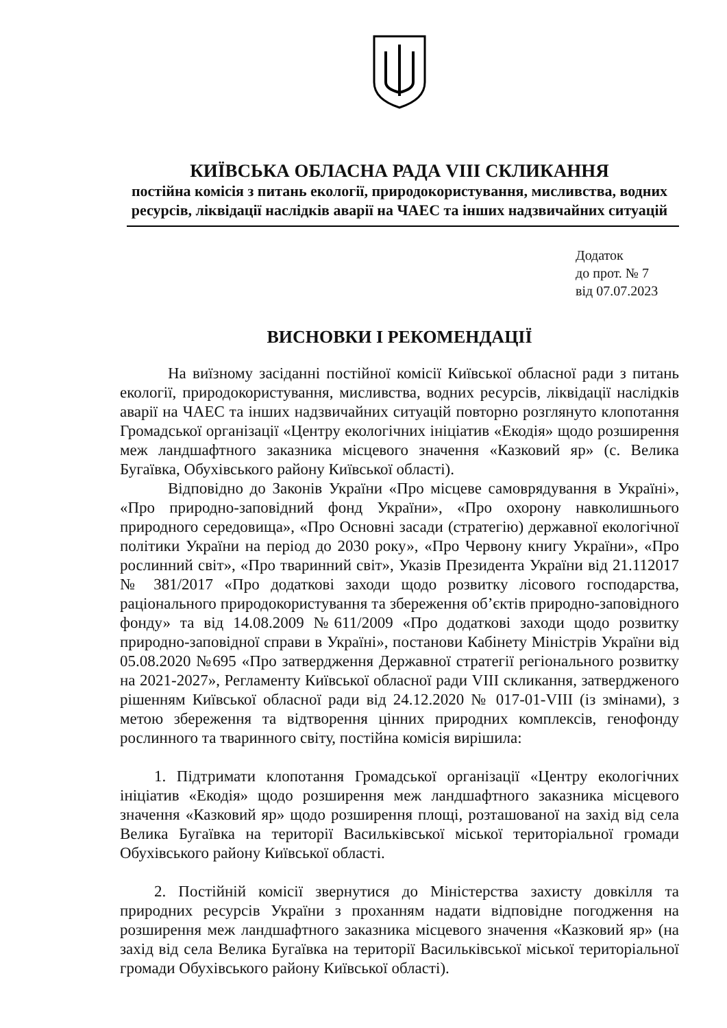КИЇВСЬКА ОБЛАСНА РАДА VIII СКЛИКАННЯ
постійна комісія з питань екології, природокористування, мисливства, водних ресурсів, ліквідації наслідків аварії на ЧАЕС та інших надзвичайних ситуацій
Додаток
до прот. № 7
від 07.07.2023
ВИСНОВКИ І РЕКОМЕНДАЦІЇ
На виїзному засіданні постійної комісії Київської обласної ради з питань екології, природокористування, мисливства, водних ресурсів, ліквідації наслідків аварії на ЧАЕС та інших надзвичайних ситуацій повторно розглянуто клопотання Громадської організації «Центру екологічних ініціатив «Екодія» щодо розширення меж ландшафтного заказника місцевого значення «Казковий яр» (с. Велика Бугаївка, Обухівського району Київської області).
Відповідно до Законів України «Про місцеве самоврядування в Україні», «Про природно-заповідний фонд України», «Про охорону навколишнього природного середовища», «Про Основні засади (стратегію) державної екологічної політики України на період до 2030 року», «Про Червону книгу України», «Про рослинний світ», «Про тваринний світ», Указів Президента України від 21.112017 № 381/2017 «Про додаткові заходи щодо розвитку лісового господарства, раціонального природокористування та збереження об’єктів природно-заповідного фонду» та від 14.08.2009 №611/2009 «Про додаткові заходи щодо розвитку природно-заповідної справи в Україні», постанови Кабінету Міністрів України від 05.08.2020 №695 «Про затвердження Державної стратегії регіонального розвитку на 2021-2027», Регламенту Київської обласної ради VIII скликання, затвердженого рішенням Київської обласної ради від 24.12.2020 № 017-01-VIII (із змінами), з метою збереження та відтворення цінних природних комплексів, генофонду рослинного та тваринного світу, постійна комісія вирішила:
1. Підтримати клопотання Громадської організації «Центру екологічних ініціатив «Екодія» щодо розширення меж ландшафтного заказника місцевого значення «Казковий яр» щодо розширення площі, розташованої на захід від села Велика Бугаївка на території Васильківської міської територіальної громади Обухівського району Київської області.
2. Постійній комісії звернутися до Міністерства захисту довкілля та природних ресурсів України з проханням надати відповідне погодження на розширення меж ландшафтного заказника місцевого значення «Казковий яр» (на захід від села Велика Бугаївка на території Васильківської міської територіальної громади Обухівського району Київської області).